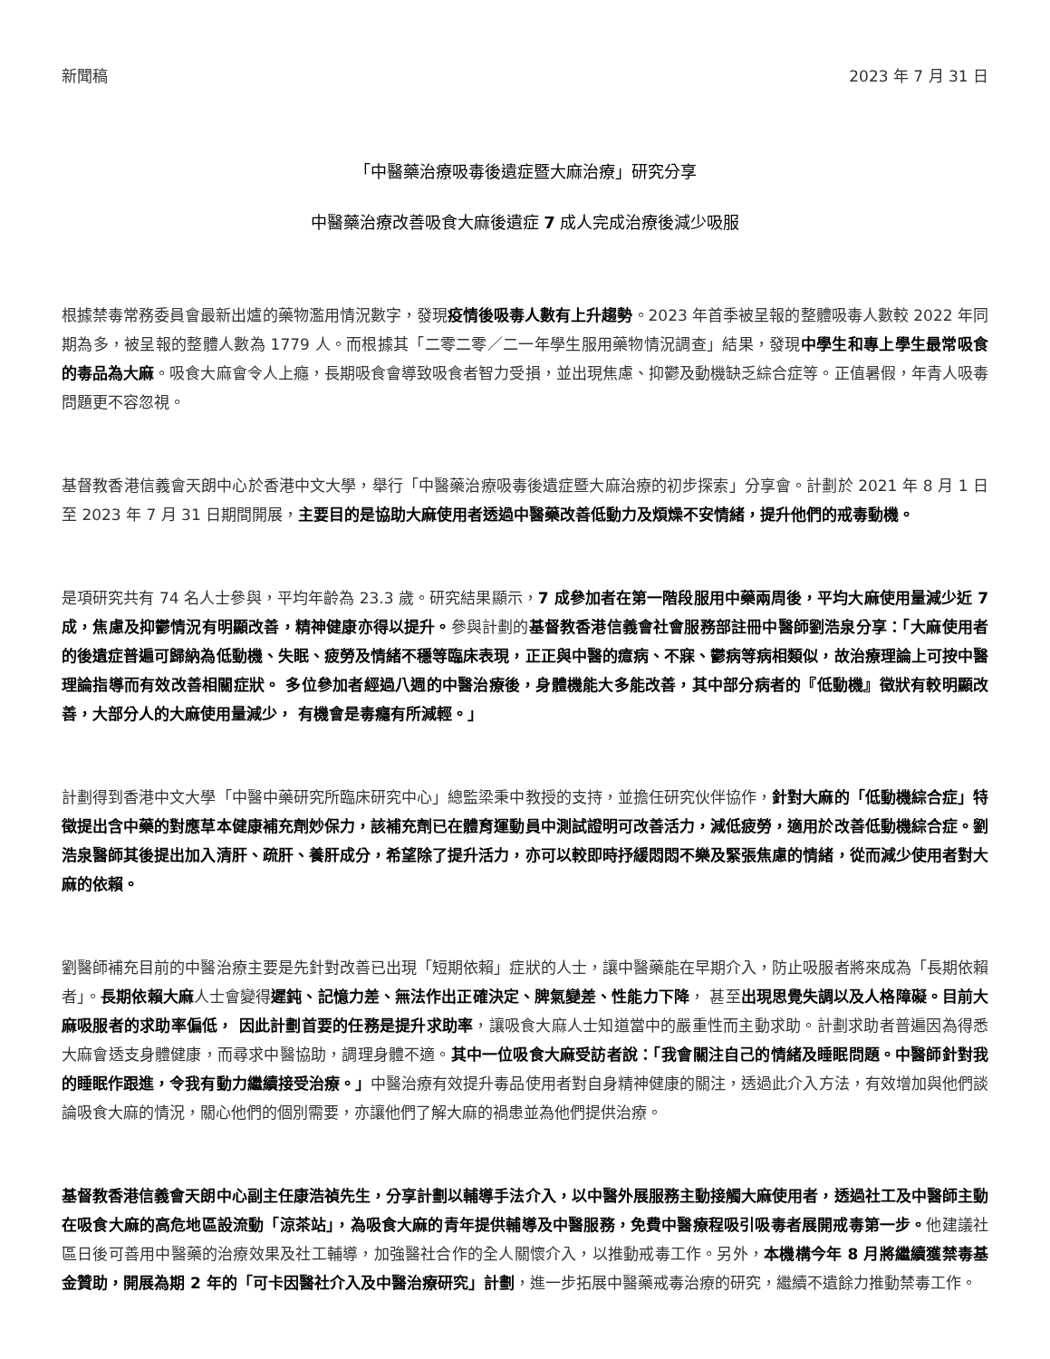新聞稿 2023 年 7 月 31 日
「中醫藥治療吸毒後遺症暨大麻治療」研究分享
中醫藥治療改善吸食大麻後遺症 7 成人完成治療後減少吸服
根據禁毒常務委員會最新出爐的藥物濫用情況數字，發現疫情後吸毒人數有上升趨勢。2023 年首季被呈報的整體吸毒人數較 2022 年同期為多，被呈報的整體人數為 1779 人。而根據其「二零二零／二一年學生服用藥物情況調查」結果，發現中學生和專上學生最常吸食的毒品為大麻。吸食大麻會令人上癮，長期吸食會導致吸食者智力受損，並出現焦慮、抑鬱及動機缺乏綜合症等。正值暑假，年青人吸毒問題更不容忽視。
基督教香港信義會天朗中心於香港中文大學，舉行「中醫藥治療吸毒後遺症暨大麻治療的初步探索」分享會。計劃於 2021 年 8 月 1 日至 2023 年 7 月 31 日期間開展，主要目的是協助大麻使用者透過中醫藥改善低動力及煩燥不安情緒，提升他們的戒毒動機。
是項研究共有 74 名人士參與，平均年齡為 23.3 歲。研究結果顯示，7 成參加者在第一階段服用中藥兩周後，平均大麻使用量減少近 7 成，焦慮及抑鬱情況有明顯改善，精神健康亦得以提升。參與計劃的基督教香港信義會社會服務部註冊中醫師劉浩泉分享：「大麻使用者的後遺症普遍可歸納為低動機、失眠、疲勞及情緒不穩等臨床表現，正正與中醫的癔病、不寐、鬱病等病相類似，故治療理論上可按中醫理論指導而有效改善相關症狀。 多位參加者經過八週的中醫治療後，身體機能大多能改善，其中部分病者的『低動機』徵狀有較明顯改善，大部分人的大麻使用量減少， 有機會是毒癮有所減輕。」
計劃得到香港中文大學「中醫中藥研究所臨床研究中心」總監梁秉中教授的支持，並擔任研究伙伴協作，針對大麻的「低動機綜合症」特徵提出含中藥的對應草本健康補充劑妙保力，該補充劑已在體育運動員中測試證明可改善活力，減低疲勞，適用於改善低動機綜合症。劉浩泉醫師其後提出加入清肝、疏肝、養肝成分，希望除了提升活力，亦可以較即時抒緩悶悶不樂及緊張焦慮的情緒，從而減少使用者對大麻的依賴。
劉醫師補充目前的中醫治療主要是先針對改善已出現「短期依賴」症狀的人士，讓中醫藥能在早期介入，防止吸服者將來成為「長期依賴者」。長期依賴大麻人士會變得遲鈍、記憶力差、無法作出正確決定、脾氣變差、性能力下降， 甚至出現思覺失調以及人格障礙。目前大麻吸服者的求助率偏低， 因此計劃首要的任務是提升求助率，讓吸食大麻人士知道當中的嚴重性而主動求助。計劃求助者普遍因為得悉大麻會透支身體健康，而尋求中醫協助，調理身體不適。其中一位吸食大麻受訪者說：「我會關注自己的情緒及睡眠問題。中醫師針對我的睡眠作跟進，令我有動力繼續接受治療。」中醫治療有效提升毒品使用者對自身精神健康的關注，透過此介入方法，有效增加與他們談論吸食大麻的情況，關心他們的個別需要，亦讓他們了解大麻的禍患並為他們提供治療。
基督教香港信義會天朗中心副主任康浩禎先生，分享計劃以輔導手法介入，以中醫外展服務主動接觸大麻使用者，透過社工及中醫師主動在吸食大麻的高危地區設流動「涼茶站」，為吸食大麻的青年提供輔導及中醫服務，免費中醫療程吸引吸毒者展開戒毒第一步。他建議社區日後可善用中醫藥的治療效果及社工輔導，加強醫社合作的全人關懷介入，以推動戒毒工作。另外，本機構今年 8 月將繼續獲禁毒基金贊助，開展為期 2 年的「可卡因醫社介入及中醫治療研究」計劃，進一步拓展中醫藥戒毒治療的研究，繼續不遺餘力推動禁毒工作。